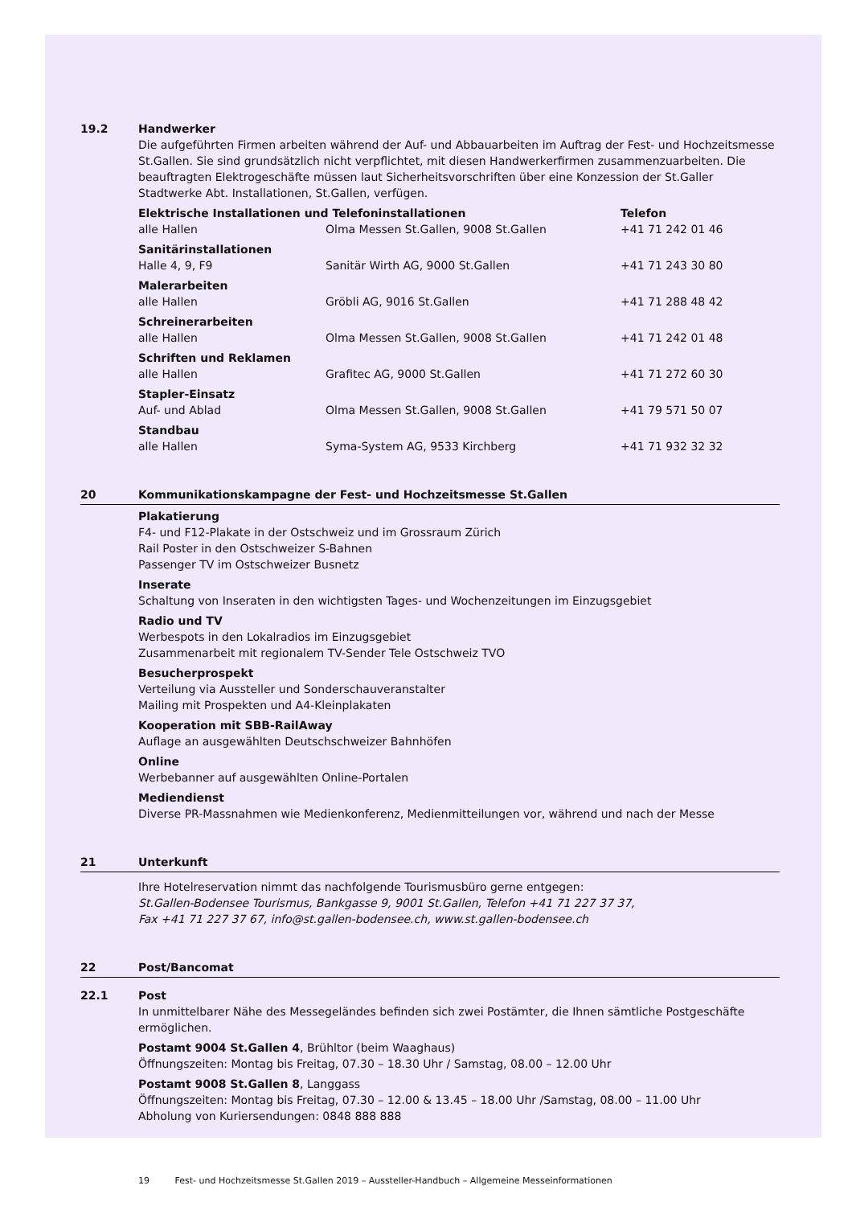19.2 Handwerker
Die aufgeführten Firmen arbeiten während der Auf- und Abbauarbeiten im Auftrag der Fest- und Hochzeitsmesse St.Gallen. Sie sind grundsätzlich nicht verpflichtet, mit diesen Handwerkerfirmen zusammenzuarbeiten. Die beauftragten Elektrogeschäfte müssen laut Sicherheitsvorschriften über eine Konzession der St.Galler Stadtwerke Abt. Installationen, St.Gallen, verfügen.
| Elektrische Installationen und Telefoninstallationen | | Telefon |
| --- | --- | --- |
| alle Hallen | Olma Messen St.Gallen, 9008 St.Gallen | +41 71 242 01 46 |
| Sanitärinstallationen | | |
| Halle 4, 9, F9 | Sanitär Wirth AG, 9000 St.Gallen | +41 71 243 30 80 |
| Malerarbeiten | | |
| alle Hallen | Gröbli AG, 9016 St.Gallen | +41 71 288 48 42 |
| Schreinerarbeiten | | |
| alle Hallen | Olma Messen St.Gallen, 9008 St.Gallen | +41 71 242 01 48 |
| Schriften und Reklamen | | |
| alle Hallen | Grafitec AG, 9000 St.Gallen | +41 71 272 60 30 |
| Stapler-Einsatz | | |
| Auf- und Ablad | Olma Messen St.Gallen, 9008 St.Gallen | +41 79 571 50 07 |
| Standbau | | |
| alle Hallen | Syma-System AG, 9533 Kirchberg | +41 71 932 32 32 |
20 Kommunikationskampagne der Fest- und Hochzeitsmesse St.Gallen
Plakatierung
F4- und F12-Plakate in der Ostschweiz und im Grossraum Zürich
Rail Poster in den Ostschweizer S-Bahnen
Passenger TV im Ostschweizer Busnetz
Inserate
Schaltung von Inseraten in den wichtigsten Tages- und Wochenzeitungen im Einzugsgebiet
Radio und TV
Werbespots in den Lokalradios im Einzugsgebiet
Zusammenarbeit mit regionalem TV-Sender Tele Ostschweiz TVO
Besucherprospekt
Verteilung via Aussteller und Sonderschauveranstalter
Mailing mit Prospekten und A4-Kleinplakaten
Kooperation mit SBB-RailAway
Auflage an ausgewählten Deutschschweizer Bahnhöfen
Online
Werbebanner auf ausgewählten Online-Portalen
Mediendienst
Diverse PR-Massnahmen wie Medienkonferenz, Medienmitteilungen vor, während und nach der Messe
21 Unterkunft
Ihre Hotelreservation nimmt das nachfolgende Tourismusbüro gerne entgegen:
St.Gallen-Bodensee Tourismus, Bankgasse 9, 9001 St.Gallen, Telefon +41 71 227 37 37,
Fax +41 71 227 37 67, info@st.gallen-bodensee.ch, www.st.gallen-bodensee.ch
22 Post/Bancomat
22.1 Post
In unmittelbarer Nähe des Messegeländes befinden sich zwei Postämter, die Ihnen sämtliche Postgeschäfte ermöglichen.
Postamt 9004 St.Gallen 4, Brühltor (beim Waaghaus)
Öffnungszeiten: Montag bis Freitag, 07.30 – 18.30 Uhr / Samstag, 08.00 – 12.00 Uhr
Postamt 9008 St.Gallen 8, Langgass
Öffnungszeiten: Montag bis Freitag, 07.30 – 12.00 & 13.45 – 18.00 Uhr /Samstag, 08.00 – 11.00 Uhr
Abholung von Kuriersendungen: 0848 888 888
19 Fest- und Hochzeitsmesse St.Gallen 2019 – Aussteller-Handbuch – Allgemeine Messeinformationen